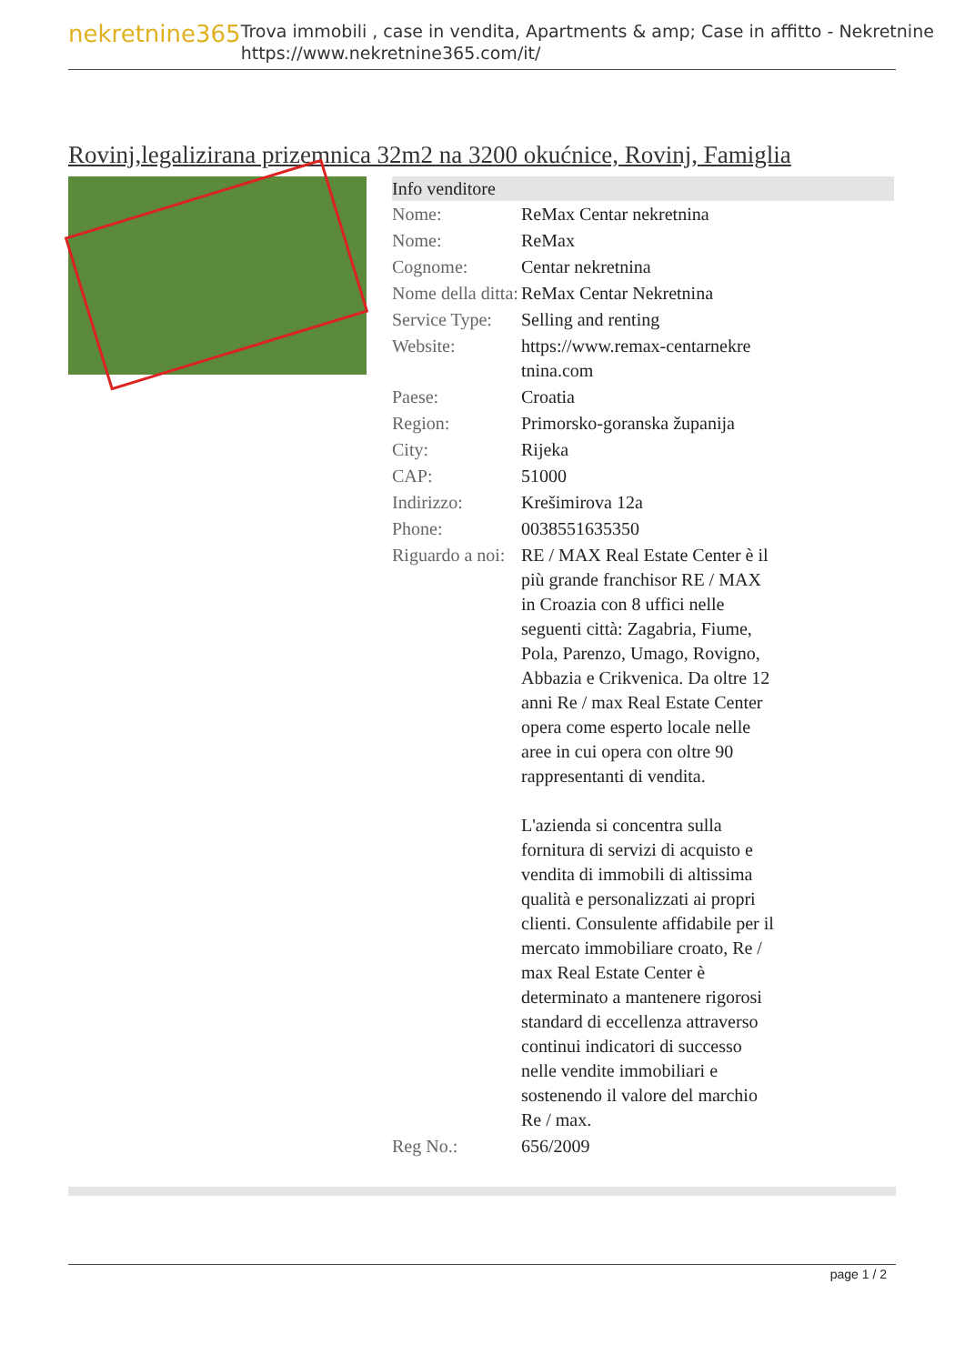nekretnine365
Trova immobili , case in vendita, Apartments & amp; Case in affitto - Nekretnine
https://www.nekretnine365.com/it/
Rovinj,legalizirana prizemnica 32m2 na 3200 okućnice, Rovinj, Famiglia
| Info venditore | | |
| --- | --- | --- |
| Nome: | ReMax Centar nekretnina | |
| Nome: | ReMax | |
| Cognome: | Centar nekretnina | |
| Nome della ditta: | ReMax Centar Nekretnina | |
| Service Type: | Selling and renting | |
| Website: | https://www.remax-centarnekre tnina.com | |
| Paese: | Croatia | |
| Region: | Primorsko-goranska županija | |
| City: | Rijeka | |
| CAP: | 51000 | |
| Indirizzo: | Krešimirova 12a | |
| Phone: | 0038551635350 | |
| Riguardo a noi: | RE / MAX Real Estate Center è il più grande franchisor RE / MAX in Croazia con 8 uffici nelle seguenti città: Zagabria, Fiume, Pola, Parenzo, Umago, Rovigno, Abbazia e Crikvenica. Da oltre 12 anni Re / max Real Estate Center opera come esperto locale nelle aree in cui opera con oltre 90 rappresentanti di vendita. L'azienda si concentra sulla fornitura di servizi di acquisto e vendita di immobili di altissima qualità e personalizzati ai propri clienti. Consulente affidabile per il mercato immobiliare croato, Re / max Real Estate Center è determinato a mantenere rigorosi standard di eccellenza attraverso continui indicatori di successo nelle vendite immobiliari e sostenendo il valore del marchio Re / max. | |
| Reg No.: | 656/2009 | |
page 1 / 2